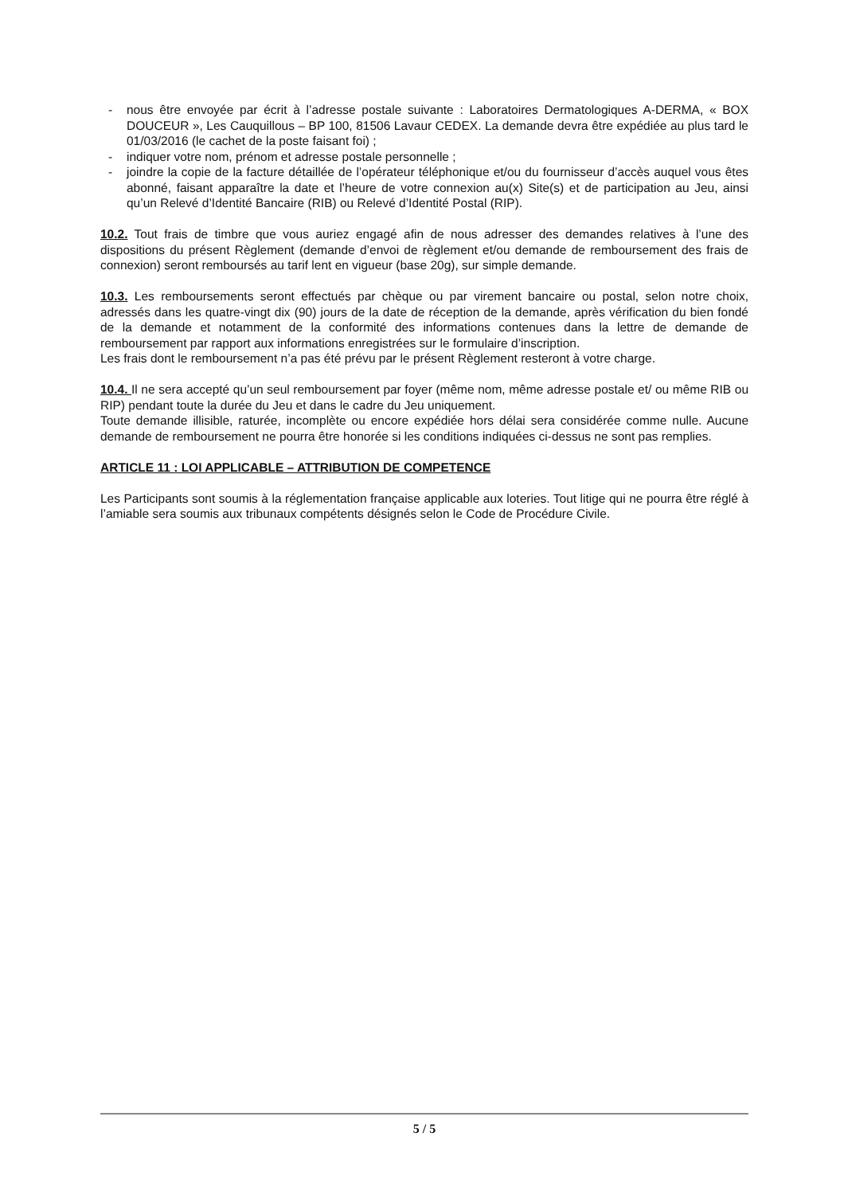- nous être envoyée par écrit à l’adresse postale suivante : Laboratoires Dermatologiques A-DERMA, « BOX DOUCEUR », Les Cauquillous – BP 100, 81506 Lavaur CEDEX. La demande devra être expédiée au plus tard le 01/03/2016 (le cachet de la poste faisant foi) ;
- indiquer votre nom, prénom et adresse postale personnelle ;
- joindre la copie de la facture détaillée de l’opérateur téléphonique et/ou du fournisseur d’accès auquel vous êtes abonné, faisant apparaître la date et l’heure de votre connexion au(x) Site(s) et de participation au Jeu, ainsi qu’un Relevé d’Identité Bancaire (RIB) ou Relevé d’Identité Postal (RIP).
10.2. Tout frais de timbre que vous auriez engagé afin de nous adresser des demandes relatives à l’une des dispositions du présent Règlement (demande d’envoi de règlement et/ou demande de remboursement des frais de connexion) seront remboursés au tarif lent en vigueur (base 20g), sur simple demande.
10.3. Les remboursements seront effectués par chèque ou par virement bancaire ou postal, selon notre choix, adressés dans les quatre-vingt dix (90) jours de la date de réception de la demande, après vérification du bien fondé de la demande et notamment de la conformité des informations contenues dans la lettre de demande de remboursement par rapport aux informations enregistrées sur le formulaire d’inscription.
Les frais dont le remboursement n’a pas été prévu par le présent Règlement resteront à votre charge.
10.4. Il ne sera accepté qu’un seul remboursement par foyer (même nom, même adresse postale et/ ou même RIB ou RIP) pendant toute la durée du Jeu et dans le cadre du Jeu uniquement.
Toute demande illisible, raturée, incomplète ou encore expédiée hors délai sera considérée comme nulle. Aucune demande de remboursement ne pourra être honorée si les conditions indiquées ci-dessus ne sont pas remplies.
ARTICLE 11 : LOI APPLICABLE – ATTRIBUTION DE COMPETENCE
Les Participants sont soumis à la réglementation française applicable aux loteries. Tout litige qui ne pourra être réglé à l’amiable sera soumis aux tribunaux compétents désignés selon le Code de Procédure Civile.
5 / 5